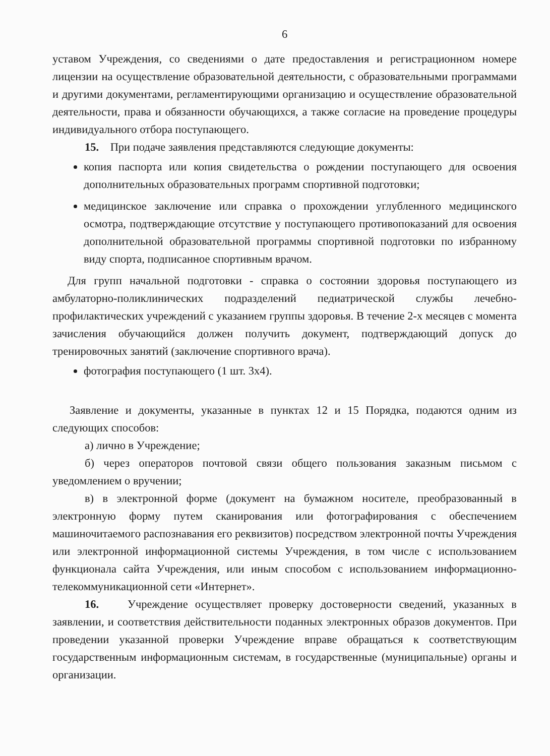6
уставом Учреждения, со сведениями о дате предоставления и регистрационном номере лицензии на осуществление образовательной деятельности, с образовательными программами и другими документами, регламентирующими организацию и осуществление образовательной деятельности, права и обязанности обучающихся, а также согласие на проведение процедуры индивидуального отбора поступающего.
15. При подаче заявления представляются следующие документы:
копия паспорта или копия свидетельства о рождении поступающего для освоения дополнительных образовательных программ спортивной подготовки;
медицинское заключение или справка о прохождении углубленного медицинского осмотра, подтверждающие отсутствие у поступающего противопоказаний для освоения дополнительной образовательной программы спортивной подготовки по избранному виду спорта, подписанное спортивным врачом.
Для групп начальной подготовки - справка о состоянии здоровья поступающего из амбулаторно-поликлинических подразделений педиатрической службы лечебно-профилактических учреждений с указанием группы здоровья. В течение 2-х месяцев с момента зачисления обучающийся должен получить документ, подтверждающий допуск до тренировочных занятий (заключение спортивного врача).
фотография поступающего (1 шт. 3х4).
Заявление и документы, указанные в пунктах 12 и 15 Порядка, подаются одним из следующих способов:
а) лично в Учреждение;
б) через операторов почтовой связи общего пользования заказным письмом с уведомлением о вручении;
в) в электронной форме (документ на бумажном носителе, преобразованный в электронную форму путем сканирования или фотографирования с обеспечением машиночитаемого распознавания его реквизитов) посредством электронной почты Учреждения или электронной информационной системы Учреждения, в том числе с использованием функционала сайта Учреждения, или иным способом с использованием информационно-телекоммуникационной сети «Интернет».
16. Учреждение осуществляет проверку достоверности сведений, указанных в заявлении, и соответствия действительности поданных электронных образов документов. При проведении указанной проверки Учреждение вправе обращаться к соответствующим государственным информационным системам, в государственные (муниципальные) органы и организации.